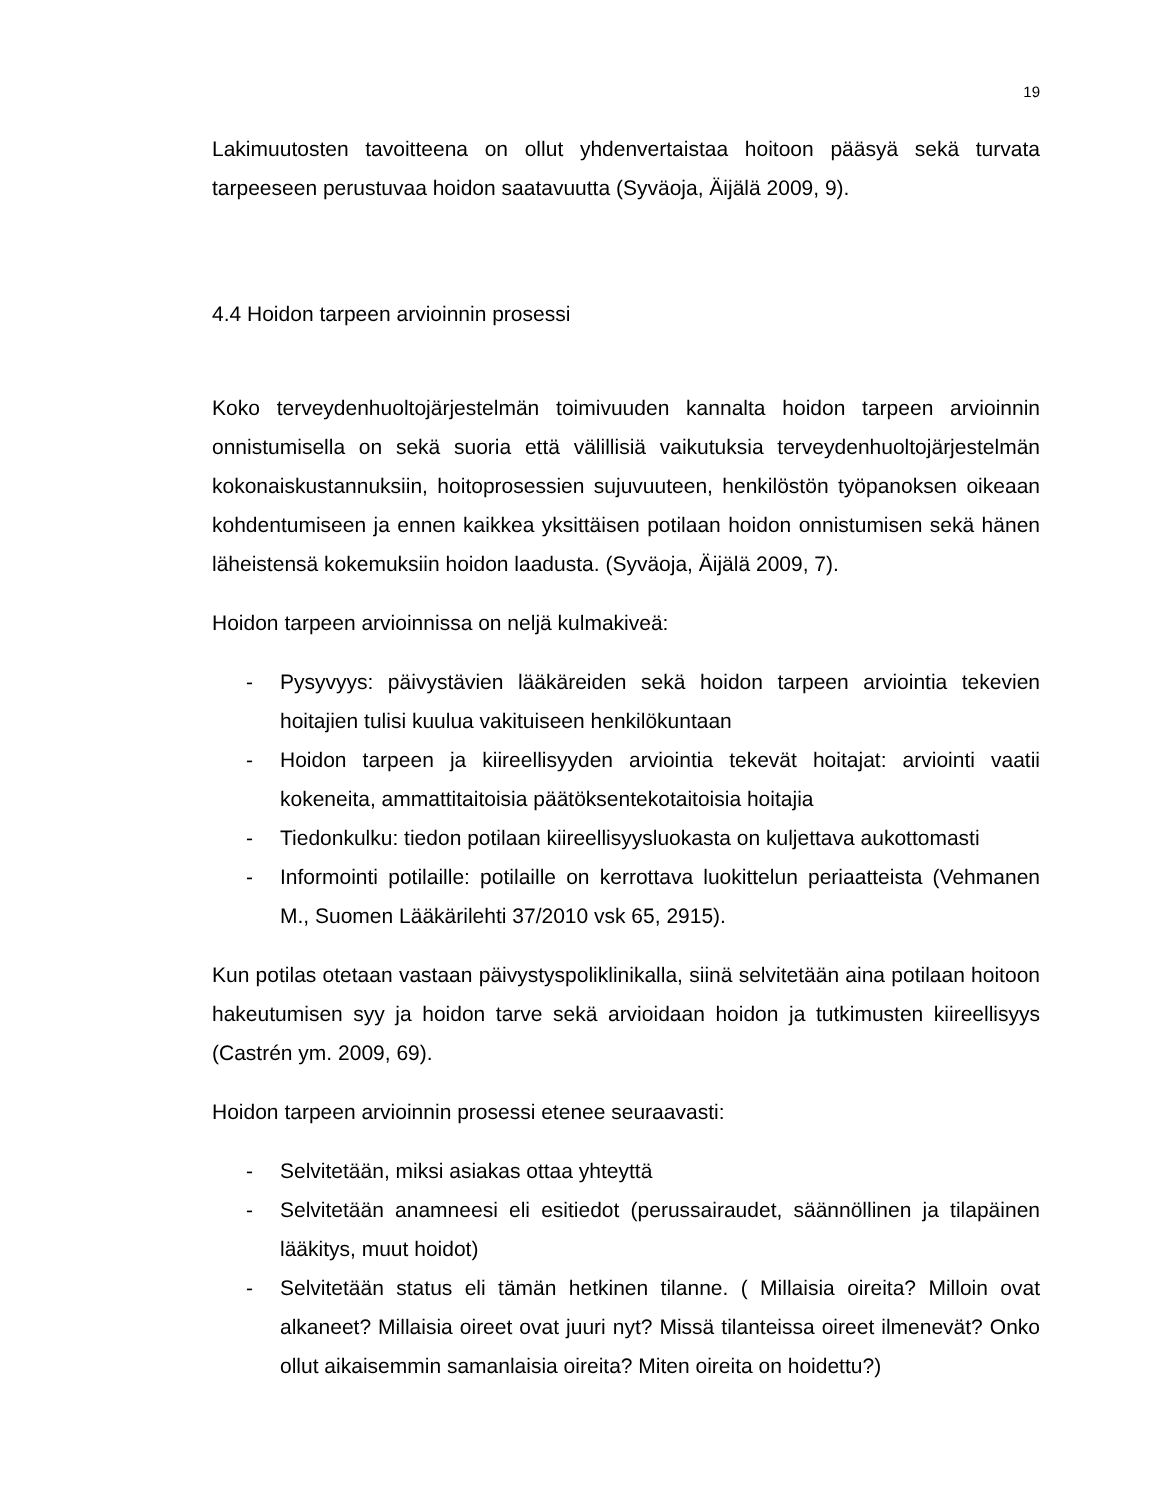19
Lakimuutosten tavoitteena on ollut yhdenvertaistaa hoitoon pääsyä sekä turvata tarpeeseen perustuvaa hoidon saatavuutta (Syväoja, Äijälä 2009, 9).
4.4 Hoidon tarpeen arvioinnin prosessi
Koko terveydenhuoltojärjestelmän toimivuuden kannalta hoidon tarpeen arvioinnin onnistumisella on sekä suoria että välillisiä vaikutuksia terveydenhuoltojärjestelmän kokonaiskustannuksiin, hoitoprosessien sujuvuuteen, henkilöstön työpanoksen oikeaan kohdentumiseen ja ennen kaikkea yksittäisen potilaan hoidon onnistumisen sekä hänen läheistensä kokemuksiin hoidon laadusta. (Syväoja, Äijälä 2009, 7).
Hoidon tarpeen arvioinnissa on neljä kulmakiveä:
- Pysyvyys: päivystävien lääkäreiden sekä hoidon tarpeen arviointia tekevien hoitajien tulisi kuulua vakituiseen henkilökuntaan
- Hoidon tarpeen ja kiireellisyyden arviointia tekevät hoitajat: arviointi vaatii kokeneita, ammattitaitoisia päätöksentekotaitoisia hoitajia
- Tiedonkulku: tiedon potilaan kiireellisyysluokasta on kuljettava aukottomasti
- Informointi potilaille: potilaille on kerrottava luokittelun periaatteista (Vehmanen M., Suomen Lääkärilehti 37/2010 vsk 65, 2915).
Kun potilas otetaan vastaan päivystyspoliklinikalla, siinä selvitetään aina potilaan hoitoon hakeutumisen syy ja hoidon tarve sekä arvioidaan hoidon ja tutkimusten kiireellisyys (Castrén ym. 2009, 69).
Hoidon tarpeen arvioinnin prosessi etenee seuraavasti:
- Selvitetään, miksi asiakas ottaa yhteyttä
- Selvitetään anamneesi eli esitiedot (perussairaudet, säännöllinen ja tilapäinen lääkitys, muut hoidot)
- Selvitetään status eli tämän hetkinen tilanne. ( Millaisia oireita? Milloin ovat alkaneet? Millaisia oireet ovat juuri nyt? Missä tilanteissa oireet ilmenevät? Onko ollut aikaisemmin samanlaisia oireita? Miten oireita on hoidettu?)